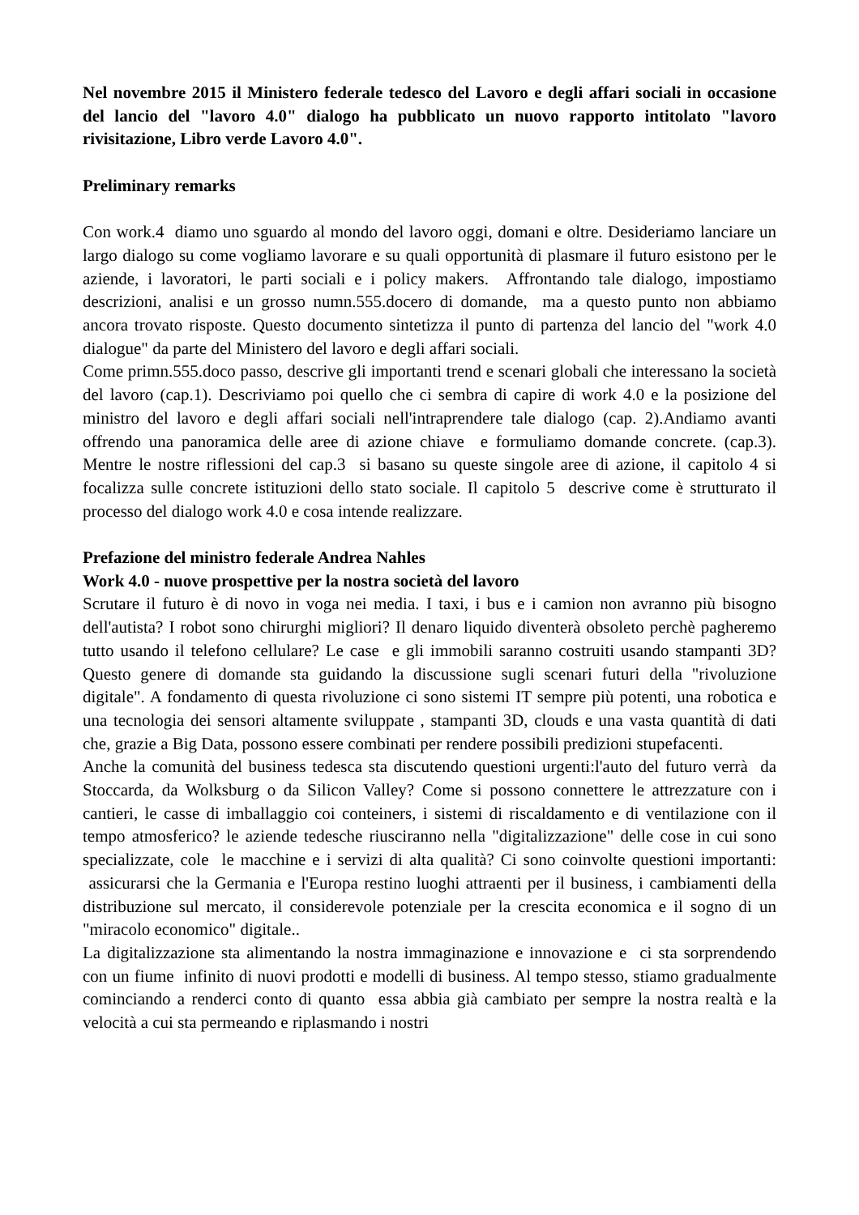Nel novembre 2015 il Ministero federale tedesco del Lavoro e degli affari sociali in occasione del lancio del "lavoro 4.0" dialogo ha pubblicato un nuovo rapporto intitolato "lavoro rivisitazione, Libro verde Lavoro 4.0".
Preliminary remarks
Con work.4 diamo uno sguardo al mondo del lavoro oggi, domani e oltre. Desideriamo lanciare un largo dialogo su come vogliamo lavorare e su quali opportunità di plasmare il futuro esistono per le aziende, i lavoratori, le parti sociali e i policy makers. Affrontando tale dialogo, impostiamo descrizioni, analisi e un grosso numn.555.docero di domande, ma a questo punto non abbiamo ancora trovato risposte. Questo documento sintetizza il punto di partenza del lancio del "work 4.0 dialogue" da parte del Ministero del lavoro e degli affari sociali.
Come primn.555.doco passo, descrive gli importanti trend e scenari globali che interessano la società del lavoro (cap.1). Descriviamo poi quello che ci sembra di capire di work 4.0 e la posizione del ministro del lavoro e degli affari sociali nell'intraprendere tale dialogo (cap. 2).Andiamo avanti offrendo una panoramica delle aree di azione chiave e formuliamo domande concrete. (cap.3). Mentre le nostre riflessioni del cap.3 si basano su queste singole aree di azione, il capitolo 4 si focalizza sulle concrete istituzioni dello stato sociale. Il capitolo 5 descrive come è strutturato il processo del dialogo work 4.0 e cosa intende realizzare.
Prefazione del ministro federale Andrea Nahles
Work 4.0 - nuove prospettive per la nostra società del lavoro
Scrutare il futuro è di novo in voga nei media. I taxi, i bus e i camion non avranno più bisogno dell'autista? I robot sono chirurghi migliori? Il denaro liquido diventerà obsoleto perchè pagheremo tutto usando il telefono cellulare? Le case e gli immobili saranno costruiti usando stampanti 3D? Questo genere di domande sta guidando la discussione sugli scenari futuri della "rivoluzione digitale". A fondamento di questa rivoluzione ci sono sistemi IT sempre più potenti, una robotica e una tecnologia dei sensori altamente sviluppate , stampanti 3D, clouds e una vasta quantità di dati che, grazie a Big Data, possono essere combinati per rendere possibili predizioni stupefacenti.
Anche la comunità del business tedesca sta discutendo questioni urgenti:l'auto del futuro verrà da Stoccarda, da Wolksburg o da Silicon Valley? Come si possono connettere le attrezzature con i cantieri, le casse di imballaggio coi conteiners, i sistemi di riscaldamento e di ventilazione con il tempo atmosferico? le aziende tedesche riusciranno nella "digitalizzazione" delle cose in cui sono specializzate, cole le macchine e i servizi di alta qualità? Ci sono coinvolte questioni importanti: assicurarsi che la Germania e l'Europa restino luoghi attraenti per il business, i cambiamenti della distribuzione sul mercato, il considerevole potenziale per la crescita economica e il sogno di un "miracolo economico" digitale..
La digitalizzazione sta alimentando la nostra immaginazione e innovazione e ci sta sorprendendo con un fiume infinito di nuovi prodotti e modelli di business. Al tempo stesso, stiamo gradualmente cominciando a renderci conto di quanto essa abbia già cambiato per sempre la nostra realtà e la velocità a cui sta permeando e riplasmando i nostri